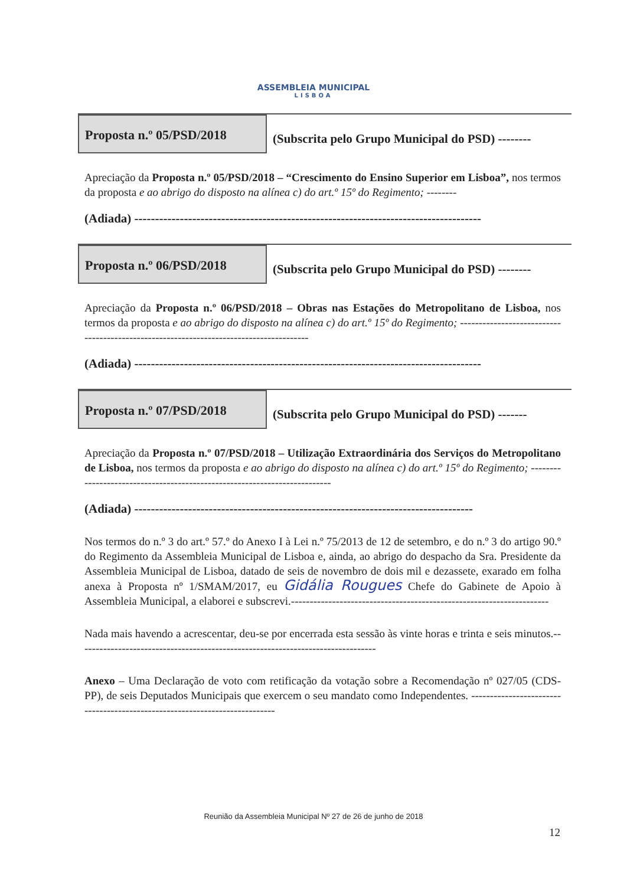ASSEMBLEIA MUNICIPAL
LISBOA
Proposta n.º 05/PSD/2018
(Subscrita pelo Grupo Municipal do PSD) --------
Apreciação da Proposta n.º 05/PSD/2018 – “Crescimento do Ensino Superior em Lisboa”, nos termos da proposta e ao abrigo do disposto na alínea c) do art.º 15º do Regimento; --------
(Adiada) ------------------------------------------------------------------------------------
Proposta n.º 06/PSD/2018
(Subscrita pelo Grupo Municipal do PSD) --------
Apreciação da Proposta n.º 06/PSD/2018 – Obras nas Estações do Metropolitano de Lisboa, nos termos da proposta e ao abrigo do disposto na alínea c) do art.º 15º do Regimento; ---------------------------------------------------------------------------------------
(Adiada) ------------------------------------------------------------------------------------
Proposta n.º 07/PSD/2018
(Subscrita pelo Grupo Municipal do PSD) -------
Apreciação da Proposta n.º 07/PSD/2018 – Utilização Extraordinária dos Serviços do Metropolitano de Lisboa, nos termos da proposta e ao abrigo do disposto na alínea c) do art.º 15º do Regimento; --------------------------------------------------------------------------
(Adiada) ----------------------------------------------------------------------------------
Nos termos do n.º 3 do art.º 57.º do Anexo I à Lei n.º 75/2013 de 12 de setembro, e do n.º 3 do artigo 90.º do Regimento da Assembleia Municipal de Lisboa e, ainda, ao abrigo do despacho da Sra. Presidente da Assembleia Municipal de Lisboa, datado de seis de novembro de dois mil e dezassete, exarado em folha anexa à Proposta nº 1/SMAM/2017, eu Gidália Rougues Chefe do Gabinete de Apoio à Assembleia Municipal, a elaborei e subscrevi.---------------------------------------------------------------------
Nada mais havendo a acrescentar, deu-se por encerrada esta sessão às vinte horas e trinta e seis minutos.--------------------------------------------------------------------------------
Anexo – Uma Declaração de voto com retificação da votação sobre a Recomendação nº 027/05 (CDS-PP), de seis Deputados Municipais que exercem o seu mandato como Independentes. ---------------------------------------------------------------------------
Reunião da Assembleia Municipal Nº 27 de 26 de junho de 2018
12